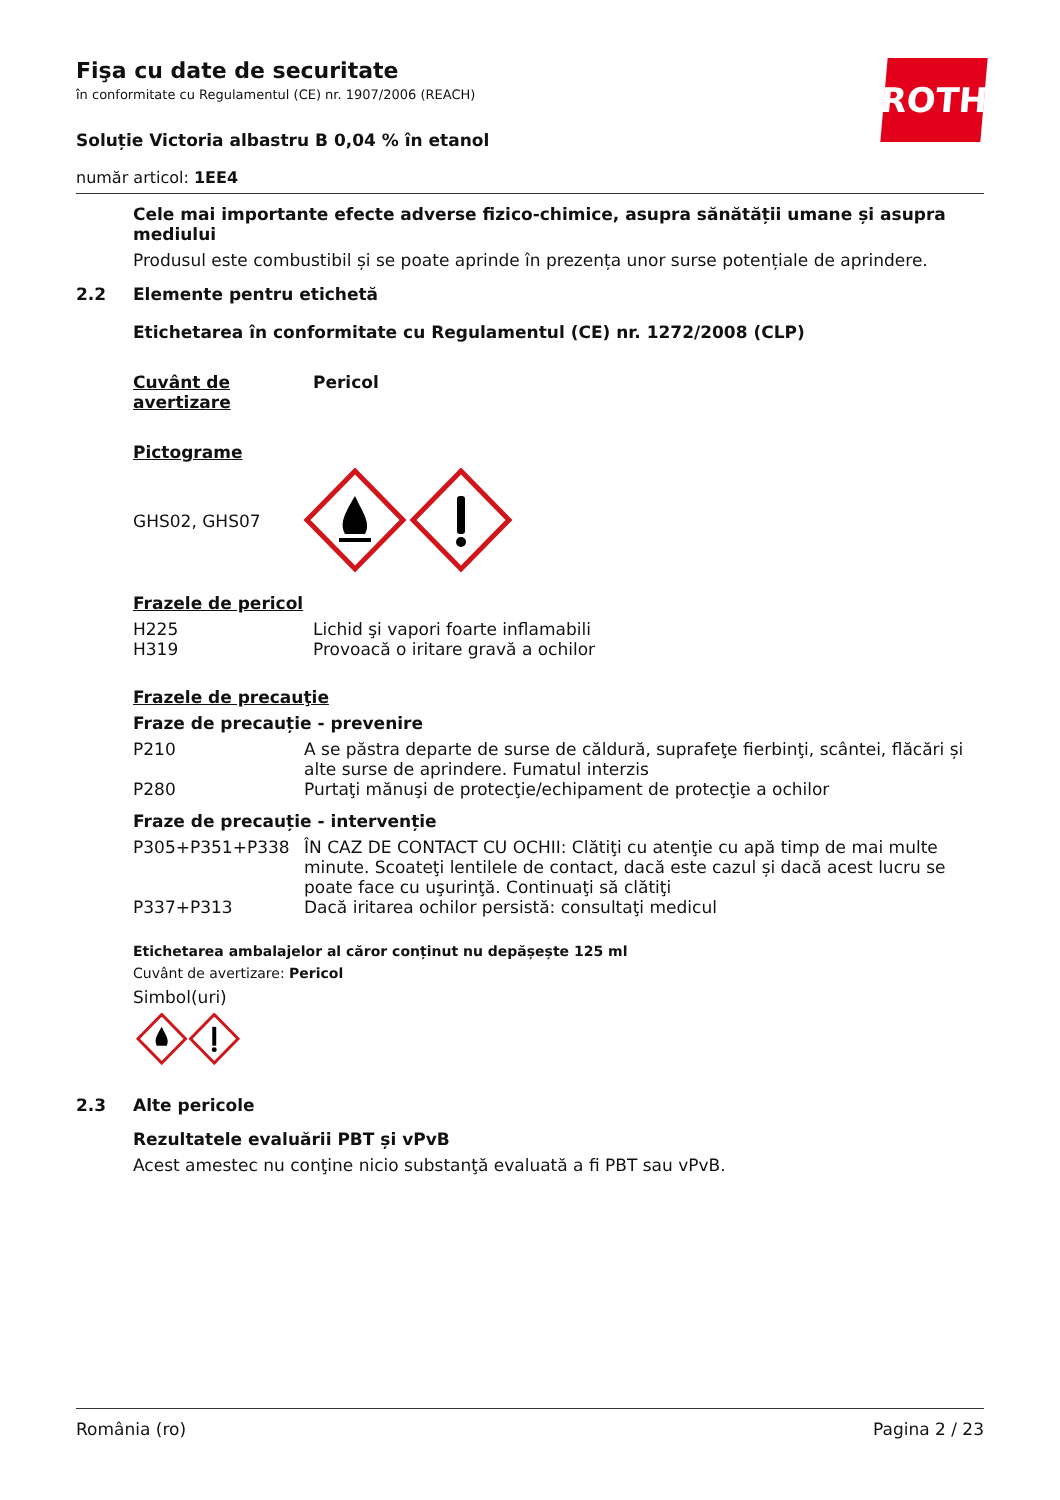ROTH
Fişa cu date de securitate
în conformitate cu Regulamentul (CE) nr. 1907/2006 (REACH)
Soluție Victoria albastru B 0,04 % în etanol
număr articol: 1EE4
Cele mai importante efecte adverse fizico-chimice, asupra sănătății umane și asupra mediului
Produsul este combustibil și se poate aprinde în prezența unor surse potențiale de aprindere.
2.2 Elemente pentru etichetă
Etichetarea în conformitate cu Regulamentul (CE) nr. 1272/2008 (CLP)
| Cuvânt de avertizare | Pericol |
Pictograme
GHS02, GHS07
Frazele de pericol
| H225 | Lichid şi vapori foarte inflamabili |
| H319 | Provoacă o iritare gravă a ochilor |
Frazele de precauţie
Fraze de precauție - prevenire
| P210 | A se păstra departe de surse de căldură, suprafeţe fierbinţi, scântei, flăcări și alte surse de aprindere. Fumatul interzis |
| P280 | Purtaţi mănuşi de protecţie/echipament de protecţie a ochilor |
Fraze de precauție - intervenție
| P305+P351+P338 | ÎN CAZ DE CONTACT CU OCHII: Clătiţi cu atenţie cu apă timp de mai multe minute. Scoateţi lentilele de contact, dacă este cazul și dacă acest lucru se poate face cu uşurinţă. Continuaţi să clătiţi |
| P337+P313 | Dacă iritarea ochilor persistă: consultaţi medicul |
Etichetarea ambalajelor al căror conținut nu depășește 125 ml
Cuvânt de avertizare: Pericol
Simbol(uri)
2.3 Alte pericole
Rezultatele evaluării PBT și vPvB
Acest amestec nu conţine nicio substanţă evaluată a fi PBT sau vPvB.
România (ro) Pagina 2 / 23